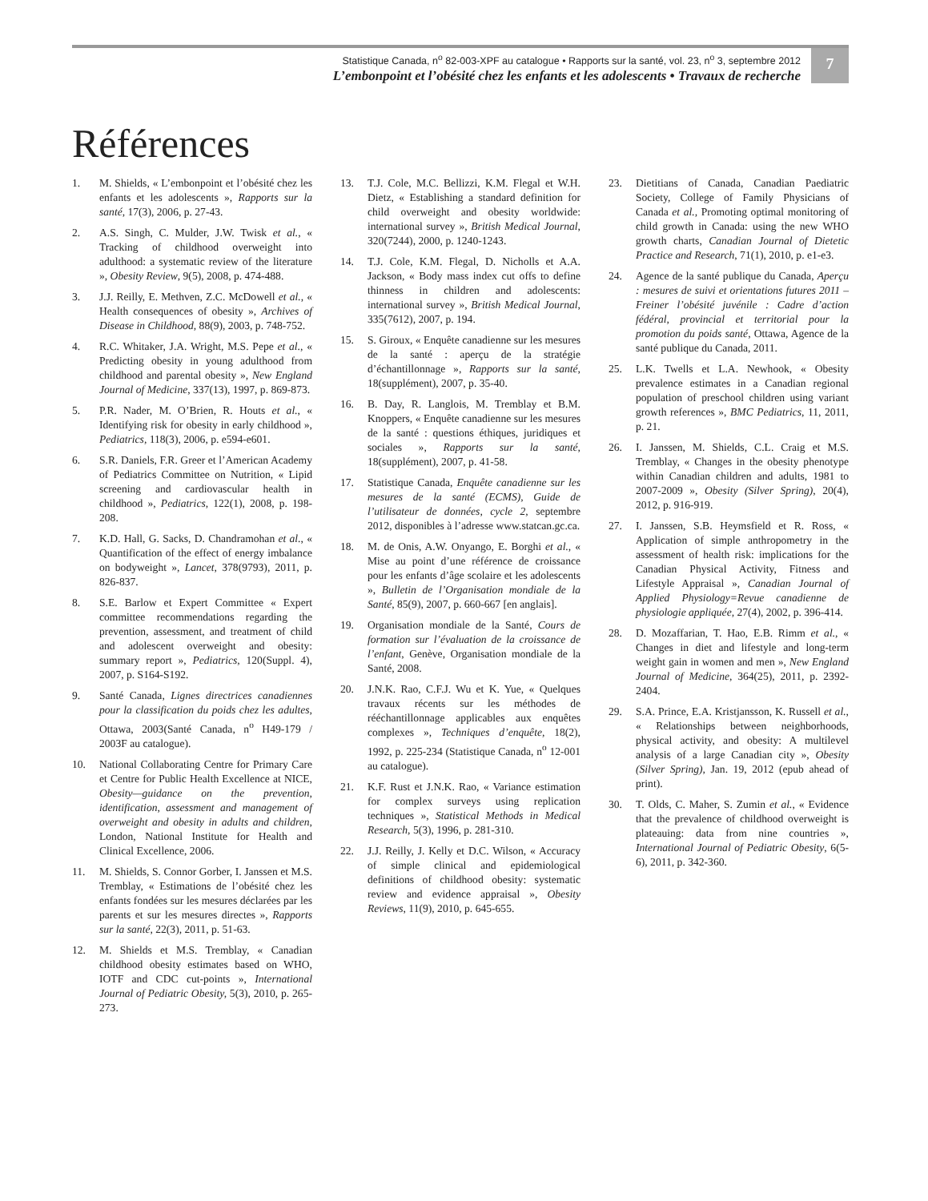Statistique Canada, n<sup>o</sup> 82-003-XPF au catalogue • Rapports sur la santé, vol. 23, n<sup>o</sup> 3, septembre 2012
L’embonpoint et l’obésité chez les enfants et les adolescents • Travaux de recherche
7
Références
1. M. Shields, « L’embonpoint et l’obésité chez les enfants et les adolescents », Rapports sur la santé, 17(3), 2006, p. 27-43.
2. A.S. Singh, C. Mulder, J.W. Twisk et al., « Tracking of childhood overweight into adulthood: a systematic review of the literature », Obesity Review, 9(5), 2008, p. 474-488.
3. J.J. Reilly, E. Methven, Z.C. McDowell et al., « Health consequences of obesity », Archives of Disease in Childhood, 88(9), 2003, p. 748-752.
4. R.C. Whitaker, J.A. Wright, M.S. Pepe et al., « Predicting obesity in young adulthood from childhood and parental obesity », New England Journal of Medicine, 337(13), 1997, p. 869-873.
5. P.R. Nader, M. O’Brien, R. Houts et al., « Identifying risk for obesity in early childhood », Pediatrics, 118(3), 2006, p. e594-e601.
6. S.R. Daniels, F.R. Greer et l’American Academy of Pediatrics Committee on Nutrition, « Lipid screening and cardiovascular health in childhood », Pediatrics, 122(1), 2008, p. 198-208.
7. K.D. Hall, G. Sacks, D. Chandramohan et al., « Quantification of the effect of energy imbalance on bodyweight », Lancet, 378(9793), 2011, p. 826-837.
8. S.E. Barlow et Expert Committee « Expert committee recommendations regarding the prevention, assessment, and treatment of child and adolescent overweight and obesity: summary report », Pediatrics, 120(Suppl. 4), 2007, p. S164-S192.
9. Santé Canada, Lignes directrices canadiennes pour la classification du poids chez les adultes, Ottawa, 2003(Santé Canada, n<sup>o</sup> H49-179 / 2003F au catalogue).
10. National Collaborating Centre for Primary Care et Centre for Public Health Excellence at NICE, Obesity—guidance on the prevention, identification, assessment and management of overweight and obesity in adults and children, London, National Institute for Health and Clinical Excellence, 2006.
11. M. Shields, S. Connor Gorber, I. Janssen et M.S. Tremblay, « Estimations de l’obésité chez les enfants fondées sur les mesures déclarées par les parents et sur les mesures directes », Rapports sur la santé, 22(3), 2011, p. 51-63.
12. M. Shields et M.S. Tremblay, « Canadian childhood obesity estimates based on WHO, IOTF and CDC cut-points », International Journal of Pediatric Obesity, 5(3), 2010, p. 265-273.
13. T.J. Cole, M.C. Bellizzi, K.M. Flegal et W.H. Dietz, « Establishing a standard definition for child overweight and obesity worldwide: international survey », British Medical Journal, 320(7244), 2000, p. 1240-1243.
14. T.J. Cole, K.M. Flegal, D. Nicholls et A.A. Jackson, « Body mass index cut offs to define thinness in children and adolescents: international survey », British Medical Journal, 335(7612), 2007, p. 194.
15. S. Giroux, « Enquête canadienne sur les mesures de la santé : aperçu de la stratégie d’échantillonnage », Rapports sur la santé, 18(supplément), 2007, p. 35-40.
16. B. Day, R. Langlois, M. Tremblay et B.M. Knoppers, « Enquête canadienne sur les mesures de la santé : questions éthiques, juridiques et sociales », Rapports sur la santé, 18(supplément), 2007, p. 41-58.
17. Statistique Canada, Enquête canadienne sur les mesures de la santé (ECMS), Guide de l’utilisateur de données, cycle 2, septembre 2012, disponibles à l’adresse www.statcan.gc.ca.
18. M. de Onis, A.W. Onyango, E. Borghi et al., « Mise au point d’une référence de croissance pour les enfants d’âge scolaire et les adolescents », Bulletin de l’Organisation mondiale de la Santé, 85(9), 2007, p. 660-667 [en anglais].
19. Organisation mondiale de la Santé, Cours de formation sur l’évaluation de la croissance de l’enfant, Genève, Organisation mondiale de la Santé, 2008.
20. J.N.K. Rao, C.F.J. Wu et K. Yue, « Quelques travaux récents sur les méthodes de rééchantillonnage applicables aux enquêtes complexes », Techniques d’enquête, 18(2), 1992, p. 225-234 (Statistique Canada, n<sup>o</sup> 12-001 au catalogue).
21. K.F. Rust et J.N.K. Rao, « Variance estimation for complex surveys using replication techniques », Statistical Methods in Medical Research, 5(3), 1996, p. 281-310.
22. J.J. Reilly, J. Kelly et D.C. Wilson, « Accuracy of simple clinical and epidemiological definitions of childhood obesity: systematic review and evidence appraisal », Obesity Reviews, 11(9), 2010, p. 645-655.
23. Dietitians of Canada, Canadian Paediatric Society, College of Family Physicians of Canada et al., Promoting optimal monitoring of child growth in Canada: using the new WHO growth charts, Canadian Journal of Dietetic Practice and Research, 71(1), 2010, p. e1-e3.
24. Agence de la santé publique du Canada, Aperçu : mesures de suivi et orientations futures 2011 – Freiner l’obésité juvénile : Cadre d’action fédéral, provincial et territorial pour la promotion du poids santé, Ottawa, Agence de la santé publique du Canada, 2011.
25. L.K. Twells et L.A. Newhook, « Obesity prevalence estimates in a Canadian regional population of preschool children using variant growth references », BMC Pediatrics, 11, 2011, p. 21.
26. I. Janssen, M. Shields, C.L. Craig et M.S. Tremblay, « Changes in the obesity phenotype within Canadian children and adults, 1981 to 2007-2009 », Obesity (Silver Spring), 20(4), 2012, p. 916-919.
27. I. Janssen, S.B. Heymsfield et R. Ross, « Application of simple anthropometry in the assessment of health risk: implications for the Canadian Physical Activity, Fitness and Lifestyle Appraisal », Canadian Journal of Applied Physiology=Revue canadienne de physiologie appliquée, 27(4), 2002, p. 396-414.
28. D. Mozaffarian, T. Hao, E.B. Rimm et al., « Changes in diet and lifestyle and long-term weight gain in women and men », New England Journal of Medicine, 364(25), 2011, p. 2392-2404.
29. S.A. Prince, E.A. Kristjansson, K. Russell et al., « Relationships between neighborhoods, physical activity, and obesity: A multilevel analysis of a large Canadian city », Obesity (Silver Spring), Jan. 19, 2012 (epub ahead of print).
30. T. Olds, C. Maher, S. Zumin et al., « Evidence that the prevalence of childhood overweight is plateauing: data from nine countries », International Journal of Pediatric Obesity, 6(5-6), 2011, p. 342-360.